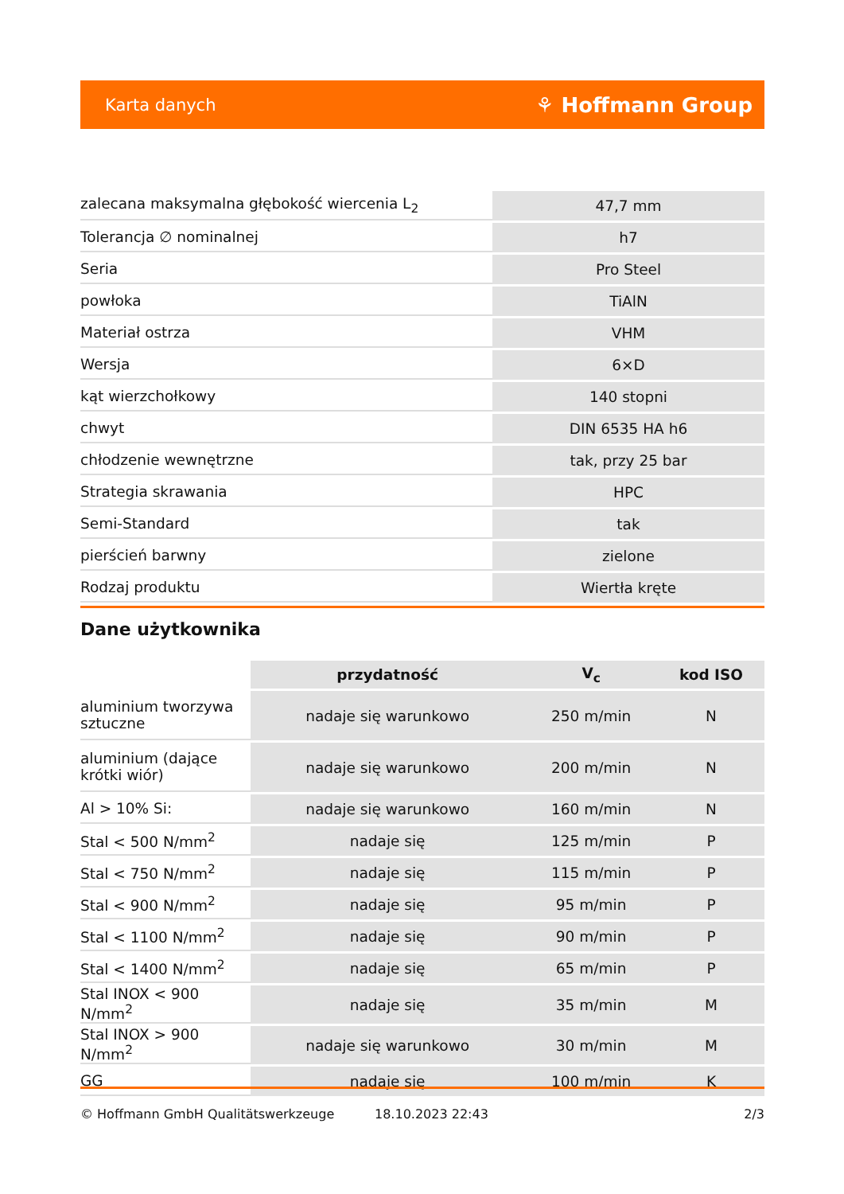Karta danych ⚘ Hoffmann Group
| zalecana maksymalna głębokość wiercenia L<sub>2</sub> | 47,7 mm |
| Tolerancja ∅ nominalnej | h7 |
| Seria | Pro Steel |
| powłoka | TiAlN |
| Materiał ostrza | VHM |
| Wersja | 6×D |
| kąt wierzchołkowy | 140 stopni |
| chwyt | DIN 6535 HA h6 |
| chłodzenie wewnętrzne | tak, przy 25 bar |
| Strategia skrawania | HPC |
| Semi-Standard | tak |
| pierścień barwny | zielone |
| Rodzaj produktu | Wiertła kręte |
Dane użytkownika
| | przydatność | V<sub>c</sub> | kod ISO |
| --- | --- | --- | --- |
| aluminium tworzywa sztuczne | nadaje się warunkowo | 250 m/min | N |
| aluminium (dające krótki wiór) | nadaje się warunkowo | 200 m/min | N |
| Al > 10% Si: | nadaje się warunkowo | 160 m/min | N |
| Stal < 500 N/mm<sup>2</sup> | nadaje się | 125 m/min | P |
| Stal < 750 N/mm<sup>2</sup> | nadaje się | 115 m/min | P |
| Stal < 900 N/mm<sup>2</sup> | nadaje się | 95 m/min | P |
| Stal < 1100 N/mm<sup>2</sup> | nadaje się | 90 m/min | P |
| Stal < 1400 N/mm<sup>2</sup> | nadaje się | 65 m/min | P |
| Stal INOX < 900 N/mm<sup>2</sup> | nadaje się | 35 m/min | M |
| Stal INOX > 900 N/mm<sup>2</sup> | nadaje się warunkowo | 30 m/min | M |
| GG | nadaje się | 100 m/min | K |
© Hoffmann GmbH Qualitätswerkzeuge 18.10.2023 22:43 2/3